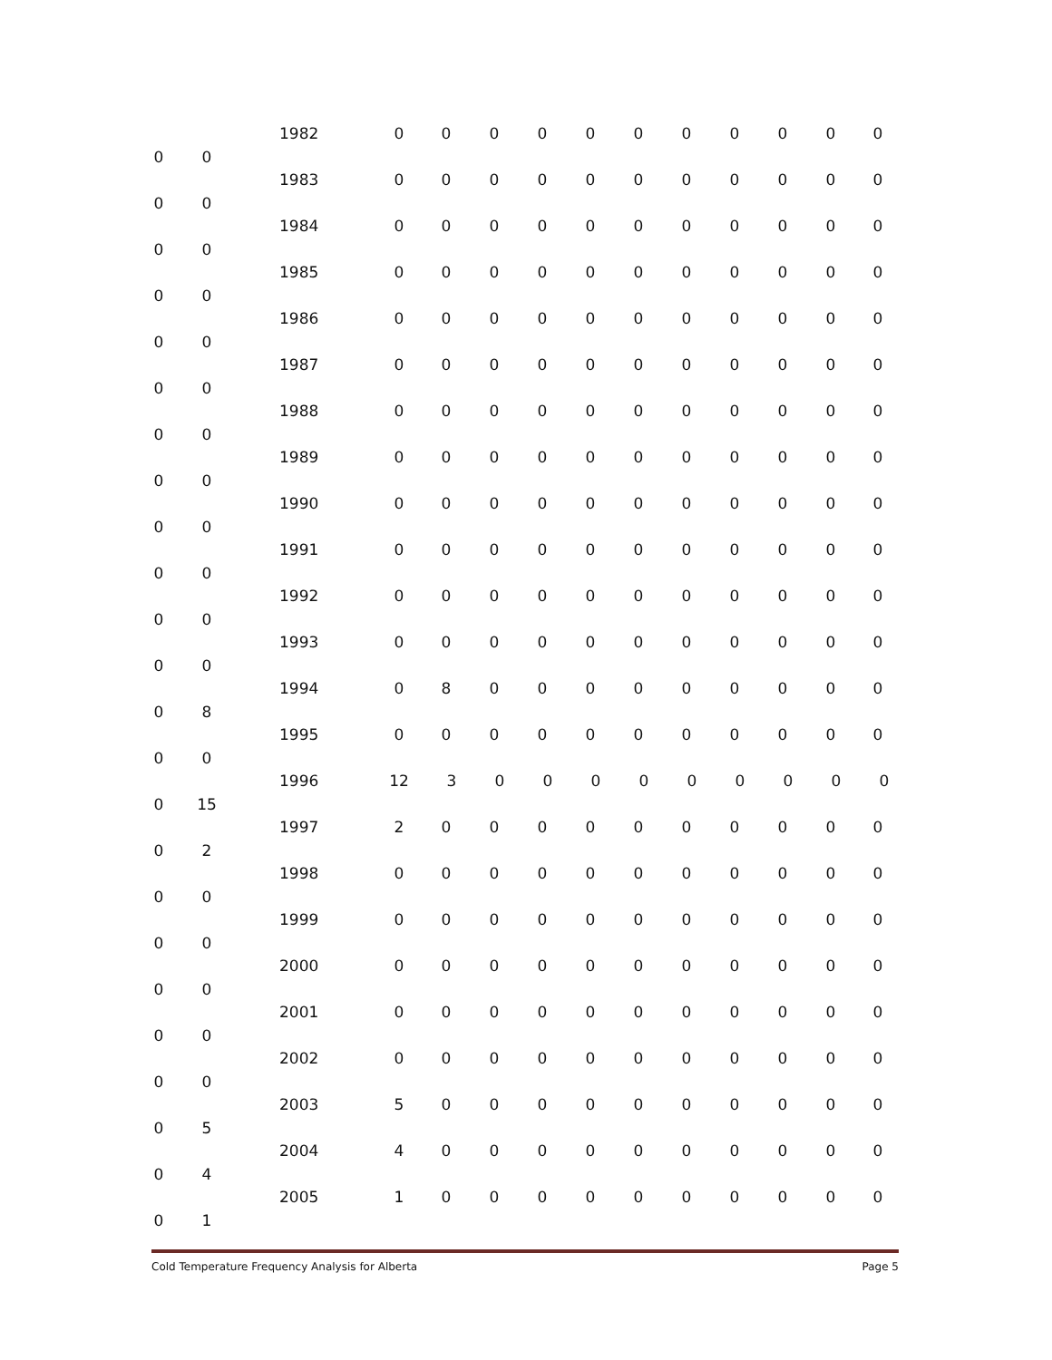1982 0 0 0 0 0 0 0 0 0 0 0
0 0
1983 0 0 0 0 0 0 0 0 0 0 0
0 0
1984 0 0 0 0 0 0 0 0 0 0 0
0 0
1985 0 0 0 0 0 0 0 0 0 0 0
0 0
1986 0 0 0 0 0 0 0 0 0 0 0
0 0
1987 0 0 0 0 0 0 0 0 0 0 0
0 0
1988 0 0 0 0 0 0 0 0 0 0 0
0 0
1989 0 0 0 0 0 0 0 0 0 0 0
0 0
1990 0 0 0 0 0 0 0 0 0 0 0
0 0
1991 0 0 0 0 0 0 0 0 0 0 0
0 0
1992 0 0 0 0 0 0 0 0 0 0 0
0 0
1993 0 0 0 0 0 0 0 0 0 0 0
0 0
1994 0 8 0 0 0 0 0 0 0 0 0
0 8
1995 0 0 0 0 0 0 0 0 0 0 0
0 0
1996 12 3 0 0 0 0 0 0 0 0 0
0 15
1997 2 0 0 0 0 0 0 0 0 0 0
0 2
1998 0 0 0 0 0 0 0 0 0 0 0
0 0
1999 0 0 0 0 0 0 0 0 0 0 0
0 0
2000 0 0 0 0 0 0 0 0 0 0 0
0 0
2001 0 0 0 0 0 0 0 0 0 0 0
0 0
2002 0 0 0 0 0 0 0 0 0 0 0
0 0
2003 5 0 0 0 0 0 0 0 0 0 0
0 5
2004 4 0 0 0 0 0 0 0 0 0 0
0 4
2005 1 0 0 0 0 0 0 0 0 0 0
0 1
Cold Temperature Frequency Analysis for Alberta Page 5